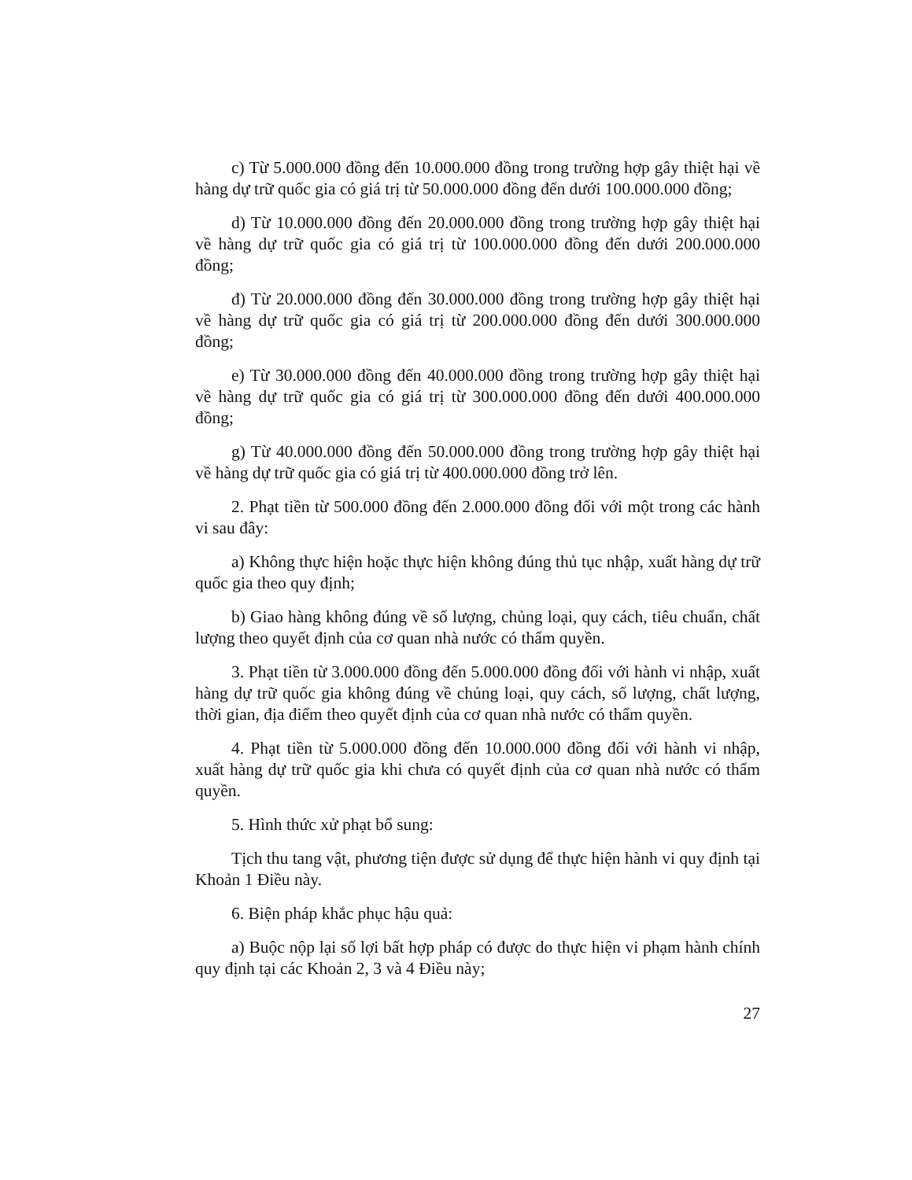c) Từ 5.000.000 đồng đến 10.000.000 đồng trong trường hợp gây thiệt hại về hàng dự trữ quốc gia có giá trị từ 50.000.000 đồng đến dưới 100.000.000 đồng;
d) Từ 10.000.000 đồng đến 20.000.000 đồng trong trường hợp gây thiệt hại về hàng dự trữ quốc gia có giá trị từ 100.000.000 đồng đến dưới 200.000.000 đồng;
đ) Từ 20.000.000 đồng đến 30.000.000 đồng trong trường hợp gây thiệt hại về hàng dự trữ quốc gia có giá trị từ 200.000.000 đồng đến dưới 300.000.000 đồng;
e) Từ 30.000.000 đồng đến 40.000.000 đồng trong trường hợp gây thiệt hại về hàng dự trữ quốc gia có giá trị từ 300.000.000 đồng đến dưới 400.000.000 đồng;
g) Từ 40.000.000 đồng đến 50.000.000 đồng trong trường hợp gây thiệt hại về hàng dự trữ quốc gia có giá trị từ 400.000.000 đồng trở lên.
2. Phạt tiền từ 500.000 đồng đến 2.000.000 đồng đối với một trong các hành vi sau đây:
a) Không thực hiện hoặc thực hiện không đúng thủ tục nhập, xuất hàng dự trữ quốc gia theo quy định;
b) Giao hàng không đúng về số lượng, chủng loại, quy cách, tiêu chuẩn, chất lượng theo quyết định của cơ quan nhà nước có thẩm quyền.
3. Phạt tiền từ 3.000.000 đồng đến 5.000.000 đồng đối với hành vi nhập, xuất hàng dự trữ quốc gia không đúng về chủng loại, quy cách, số lượng, chất lượng, thời gian, địa điểm theo quyết định của cơ quan nhà nước có thẩm quyền.
4. Phạt tiền từ 5.000.000 đồng đến 10.000.000 đồng đối với hành vi nhập, xuất hàng dự trữ quốc gia khi chưa có quyết định của cơ quan nhà nước có thẩm quyền.
5. Hình thức xử phạt bổ sung:
Tịch thu tang vật, phương tiện được sử dụng để thực hiện hành vi quy định tại Khoản 1 Điều này.
6. Biện pháp khắc phục hậu quả:
a) Buộc nộp lại số lợi bất hợp pháp có được do thực hiện vi phạm hành chính quy định tại các Khoản 2, 3 và 4 Điều này;
27